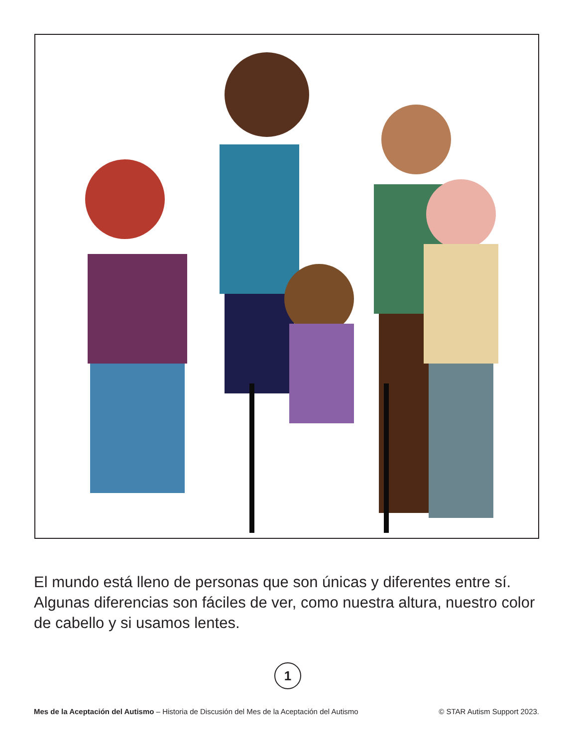El mundo está lleno de personas que son únicas y diferentes entre sí. Algunas diferencias son fáciles de ver, como nuestra altura, nuestro color de cabello y si usamos lentes.
1
Mes de la Aceptación del Autismo – Historia de Discusión del Mes de la Aceptación del Autismo © STAR Autism Support 2023.